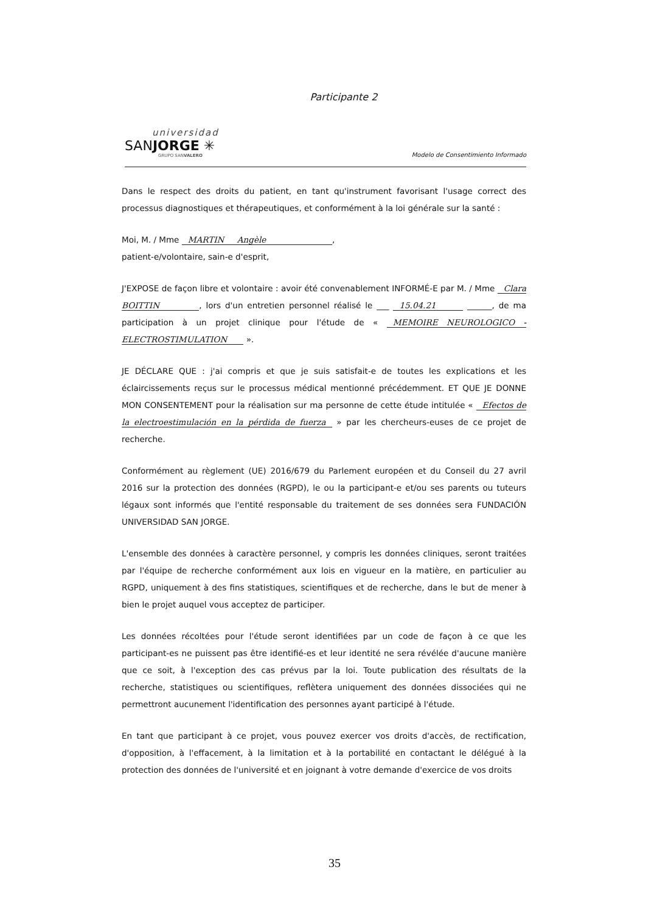Participante 2
universidad
SANJORGE ✳
GRUPO SANVALERO
Modelo de Consentimiento Informado
Dans le respect des droits du patient, en tant qu'instrument favorisant l'usage correct des processus diagnostiques et thérapeutiques, et conformément à la loi générale sur la santé :
Moi, M. / Mme MARTIN Angèle ,
patient-e/volontaire, sain-e d'esprit,
J'EXPOSE de façon libre et volontaire : avoir été convenablement INFORMÉ-E par M. / Mme Clara BOITTIN , lors d'un entretien personnel réalisé le ___ 15.04.21 ______, de ma participation à un projet clinique pour l'étude de « MEMOIRE NEUROLOGICO - ELECTROSTIMULATION ».
JE DÉCLARE QUE : j'ai compris et que je suis satisfait-e de toutes les explications et les éclaircissements reçus sur le processus médical mentionné précédemment. ET QUE JE DONNE MON CONSENTEMENT pour la réalisation sur ma personne de cette étude intitulée « Efectos de la electroestimulación en la pérdida de fuerza » par les chercheurs-euses de ce projet de recherche.
Conformément au règlement (UE) 2016/679 du Parlement européen et du Conseil du 27 avril 2016 sur la protection des données (RGPD), le ou la participant-e et/ou ses parents ou tuteurs légaux sont informés que l'entité responsable du traitement de ses données sera FUNDACIÓN UNIVERSIDAD SAN JORGE.
L'ensemble des données à caractère personnel, y compris les données cliniques, seront traitées par l'équipe de recherche conformément aux lois en vigueur en la matière, en particulier au RGPD, uniquement à des fins statistiques, scientifiques et de recherche, dans le but de mener à bien le projet auquel vous acceptez de participer.
Les données récoltées pour l'étude seront identifiées par un code de façon à ce que les participant-es ne puissent pas être identifié-es et leur identité ne sera révélée d'aucune manière que ce soit, à l'exception des cas prévus par la loi. Toute publication des résultats de la recherche, statistiques ou scientifiques, reflètera uniquement des données dissociées qui ne permettront aucunement l'identification des personnes ayant participé à l'étude.
En tant que participant à ce projet, vous pouvez exercer vos droits d'accès, de rectification, d'opposition, à l'effacement, à la limitation et à la portabilité en contactant le délégué à la protection des données de l'université et en joignant à votre demande d'exercice de vos droits
35